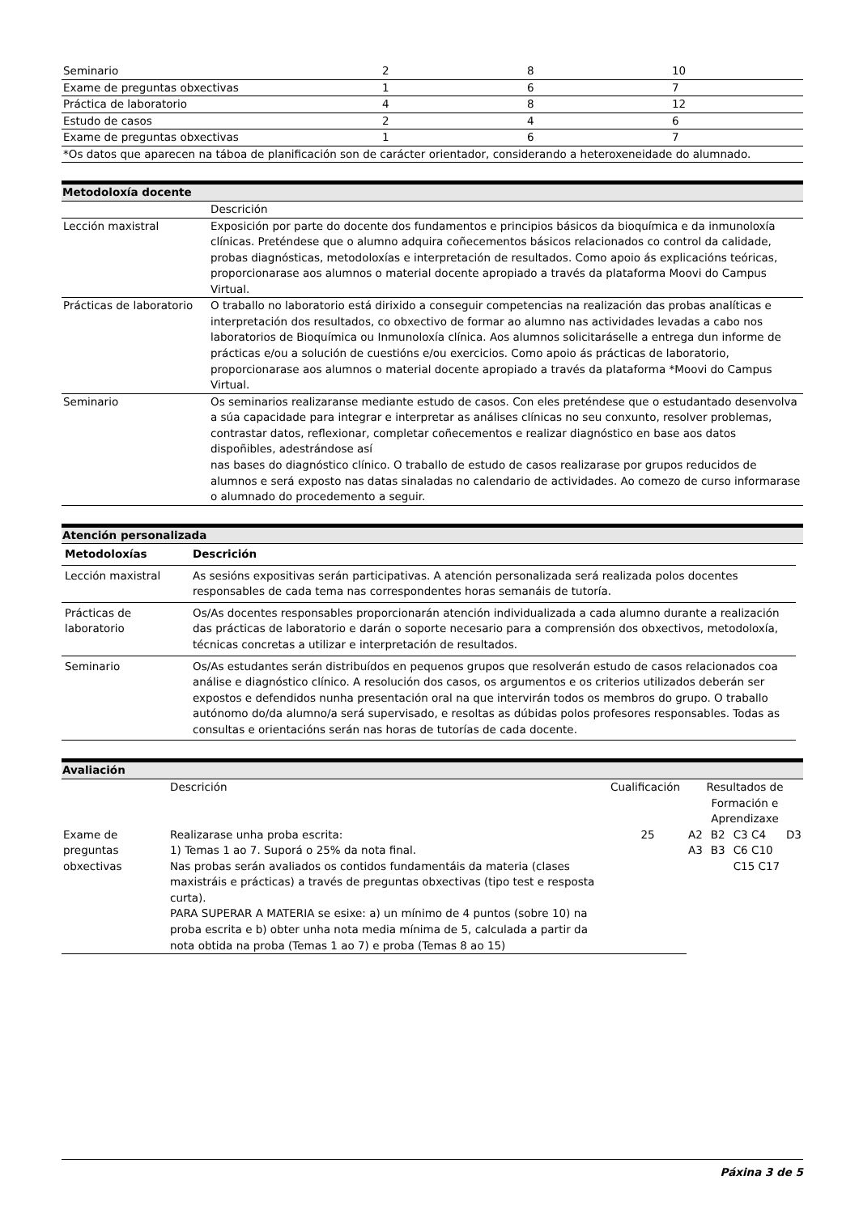| Seminario | 2 | 8 | 10 |
| Exame de preguntas obxectivas | 1 | 6 | 7 |
| Práctica de laboratorio | 4 | 8 | 12 |
| Estudo de casos | 2 | 4 | 6 |
| Exame de preguntas obxectivas | 1 | 6 | 7 |
| *Os datos que aparecen na táboa de planificación son de carácter orientador, considerando a heteroxeneidade do alumnado. | | | |
Metodoloxía docente
| | Descrición |
| Lección maxistral | Exposición por parte do docente dos fundamentos e principios básicos da bioquímica e da inmunoloxía clínicas. Preténdese que o alumno adquira coñecementos básicos relacionados co control da calidade, probas diagnósticas, metodoloxías e interpretación de resultados. Como apoio ás explicacións teóricas, proporcionarase aos alumnos o material docente apropiado a través da plataforma Moovi do Campus Virtual. |
| Prácticas de laboratorio | O traballo no laboratorio está dirixido a conseguir competencias na realización das probas analíticas e interpretación dos resultados, co obxectivo de formar ao alumno nas actividades levadas a cabo nos laboratorios de Bioquímica ou Inmunoloxía clínica. Aos alumnos solicitaráselle a entrega dun informe de prácticas e/ou a solución de cuestións e/ou exercicios. Como apoio ás prácticas de laboratorio, proporcionarase aos alumnos o material docente apropiado a través da plataforma *Moovi do Campus Virtual. |
| Seminario | Os seminarios realizaranse mediante estudo de casos. Con eles preténdese que o estudantado desenvolva a súa capacidade para integrar e interpretar as análises clínicas no seu conxunto, resolver problemas, contrastar datos, reflexionar, completar coñecementos e realizar diagnóstico en base aos datos dispoñibles, adestrándose así nas bases do diagnóstico clínico. O traballo de estudo de casos realizarase por grupos reducidos de alumnos e será exposto nas datas sinaladas no calendario de actividades. Ao comezo de curso informarase o alumnado do procedemento a seguir. |
Atención personalizada
| Metodoloxías | Descrición |
| --- | --- |
| Lección maxistral | As sesións expositivas serán participativas. A atención personalizada será realizada polos docentes responsables de cada tema nas correspondentes horas semanáis de tutoría. |
| Prácticas de laboratorio | Os/As docentes responsables proporcionarán atención individualizada a cada alumno durante a realización das prácticas de laboratorio e darán o soporte necesario para a comprensión dos obxectivos, metodoloxía, técnicas concretas a utilizar e interpretación de resultados. |
| Seminario | Os/As estudantes serán distribuídos en pequenos grupos que resolverán estudo de casos relacionados coa análise e diagnóstico clínico. A resolución dos casos, os argumentos e os criterios utilizados deberán ser expostos e defendidos nunha presentación oral na que intervirán todos os membros do grupo. O traballo autónomo do/da alumno/a será supervisado, e resoltas as dúbidas polos profesores responsables. Todas as consultas e orientacións serán nas horas de tutorías de cada docente. |
Avaliación
| | Descrición | Cualificación | Resultados de Formación e Aprendizaxe | | | |
| Exame de preguntas obxectivas | Realizarase unha proba escrita: 1) Temas 1 ao 7. Suporá o 25% da nota final. Nas probas serán avaliados os contidos fundamentáis da materia (clases maxistráis e prácticas) a través de preguntas obxectivas (tipo test e resposta curta). PARA SUPERAR A MATERIA se esixe: a) un mínimo de 4 puntos (sobre 10) na proba escrita e b) obter unha nota media mínima de 5, calculada a partir da nota obtida na proba (Temas 1 ao 7) e proba (Temas 8 ao 15) | 25 | A2 A3 | B2 B3 | C3 C4 C6 C10 C15 C17 | D3 |
Páxina 3 de 5